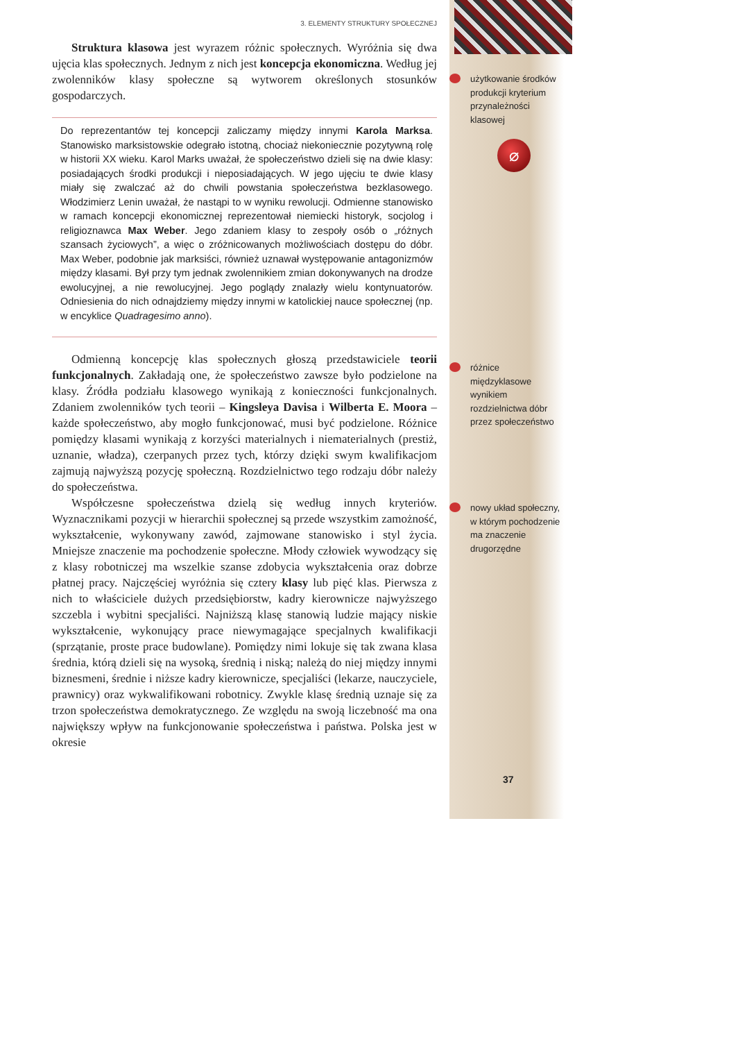3. ELEMENTY STRUKTURY SPOŁECZNEJ
Struktura klasowa jest wyrazem różnic społecznych. Wyróżnia się dwa ujęcia klas społecznych. Jednym z nich jest koncepcja ekonomiczna. Według jej zwolenników klasy społeczne są wytworem określonych stosunków gospodarczych.
Do reprezentantów tej koncepcji zaliczamy między innymi Karola Marksa. Stanowisko marksistowskie odegrało istotną, chociaż niekoniecznie pozytywną rolę w historii XX wieku. Karol Marks uważał, że społeczeństwo dzieli się na dwie klasy: posiadających środki produkcji i nieposiadających. W jego ujęciu te dwie klasy miały się zwalczać aż do chwili powstania społeczeństwa bezklasowego. Włodzimierz Lenin uważał, że nastąpi to w wyniku rewolucji. Odmienne stanowisko w ramach koncepcji ekonomicznej reprezentował niemiecki historyk, socjolog i religioznawca Max Weber. Jego zdaniem klasy to zespoły osób o „różnych szansach życiowych”, a więc o zróżnicowanych możliwościach dostępu do dóbr. Max Weber, podobnie jak marksiści, również uznawał występowanie antagonizmów między klasami. Był przy tym jednak zwolennikiem zmian dokonywanych na drodze ewolucyjnej, a nie rewolucyjnej. Jego poglądy znalazły wielu kontynuatorów. Odniesienia do nich odnajdziemy między innymi w katolickiej nauce społecznej (np. w encyklice Quadragesimo anno).
Odmienną koncepcję klas społecznych głoszą przedstawiciele teorii funkcjonalnych. Zakładają one, że społeczeństwo zawsze było podzielone na klasy. Źródła podziału klasowego wynikają z konieczności funkcjonalnych. Zdaniem zwolenników tych teorii – Kingsleya Davisa i Wilberta E. Moora – każde społeczeństwo, aby mogło funkcjonować, musi być podzielone. Różnice pomiędzy klasami wynikają z korzyści materialnych i niematerialnych (prestiż, uznanie, władza), czerpanych przez tych, którzy dzięki swym kwalifikacjom zajmują najwyższą pozycję społeczną. Rozdzielnictwo tego rodzaju dóbr należy do społeczeństwa.
Współczesne społeczeństwa dzielą się według innych kryteriów. Wyznacznikami pozycji w hierarchii społecznej są przede wszystkim zamożność, wykształcenie, wykonywany zawód, zajmowane stanowisko i styl życia. Mniejsze znaczenie ma pochodzenie społeczne. Młody człowiek wywodzący się z klasy robotniczej ma wszelkie szanse zdobycia wykształcenia oraz dobrze płatnej pracy. Najczęściej wyróżnia się cztery klasy lub pięć klas. Pierwsza z nich to właściciele dużych przedsiębiorstw, kadry kierownicze najwyższego szczebla i wybitni specjaliści. Najniższą klasę stanowią ludzie mający niskie wykształcenie, wykonujący prace niewymagające specjalnych kwalifikacji (sprzątanie, proste prace budowlane). Pomiędzy nimi lokuje się tak zwana klasa średnia, którą dzieli się na wysoką, średnią i niską; należą do niej między innymi biznesmeni, średnie i niższe kadry kierownicze, specjaliści (lekarze, nauczyciele, prawnicy) oraz wykwalifikowani robotnicy. Zwykle klasę średnią uznaje się za trzon społeczeństwa demokratycznego. Ze względu na swoją liczebność ma ona największy wpływ na funkcjonowanie społeczeństwa i państwa. Polska jest w okresie
użytkowanie środków produkcji kryterium przynależności klasowej
⌀
różnice międzyklasowe wynikiem rozdzielnictwa dóbr przez społeczeństwo
nowy układ społeczny, w którym pochodzenie ma znaczenie drugorzędne
37